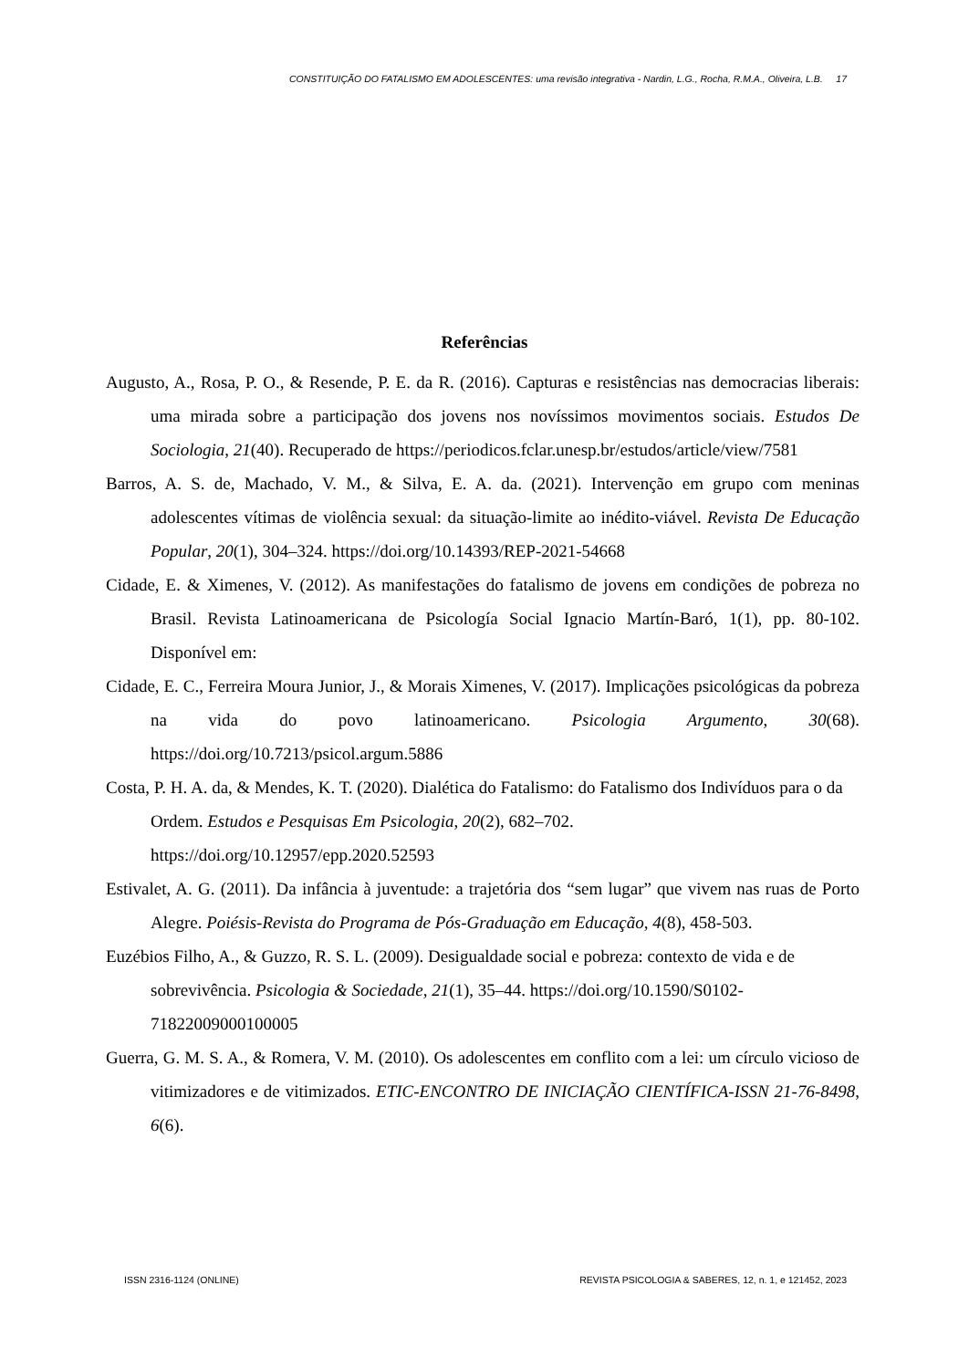CONSTITUIÇÃO DO FATALISMO EM ADOLESCENTES: uma revisão integrativa - Nardin, L.G., Rocha, R.M.A., Oliveira, L.B. 17
Referências
Augusto, A., Rosa, P. O., & Resende, P. E. da R. (2016). Capturas e resistências nas democracias liberais: uma mirada sobre a participação dos jovens nos novíssimos movimentos sociais. Estudos De Sociologia, 21(40). Recuperado de https://periodicos.fclar.unesp.br/estudos/article/view/7581
Barros, A. S. de, Machado, V. M., & Silva, E. A. da. (2021). Intervenção em grupo com meninas adolescentes vítimas de violência sexual: da situação-limite ao inédito-viável. Revista De Educação Popular, 20(1), 304–324. https://doi.org/10.14393/REP-2021-54668
Cidade, E. & Ximenes, V. (2012). As manifestações do fatalismo de jovens em condições de pobreza no Brasil. Revista Latinoamericana de Psicología Social Ignacio Martín-Baró, 1(1), pp. 80-102. Disponível em:
Cidade, E. C., Ferreira Moura Junior, J., & Morais Ximenes, V. (2017). Implicações psicológicas da pobreza na vida do povo latinoamericano. Psicologia Argumento, 30(68). https://doi.org/10.7213/psicol.argum.5886
Costa, P. H. A. da, & Mendes, K. T. (2020). Dialética do Fatalismo: do Fatalismo dos Indivíduos para o da Ordem. Estudos e Pesquisas Em Psicologia, 20(2), 682–702. https://doi.org/10.12957/epp.2020.52593
Estivalet, A. G. (2011). Da infância à juventude: a trajetória dos “sem lugar” que vivem nas ruas de Porto Alegre. Poiésis-Revista do Programa de Pós-Graduação em Educação, 4(8), 458-503.
Euzébios Filho, A., & Guzzo, R. S. L. (2009). Desigualdade social e pobreza: contexto de vida e de sobrevivência. Psicologia & Sociedade, 21(1), 35–44. https://doi.org/10.1590/S0102-71822009000100005
Guerra, G. M. S. A., & Romera, V. M. (2010). Os adolescentes em conflito com a lei: um círculo vicioso de vitimizadores e de vitimizados. ETIC-ENCONTRO DE INICIAÇÃO CIENTÍFICA-ISSN 21-76-8498, 6(6).
ISSN 2316-1124 (ONLINE) REVISTA PSICOLOGIA & SABERES, 12, n. 1, e 121452, 2023